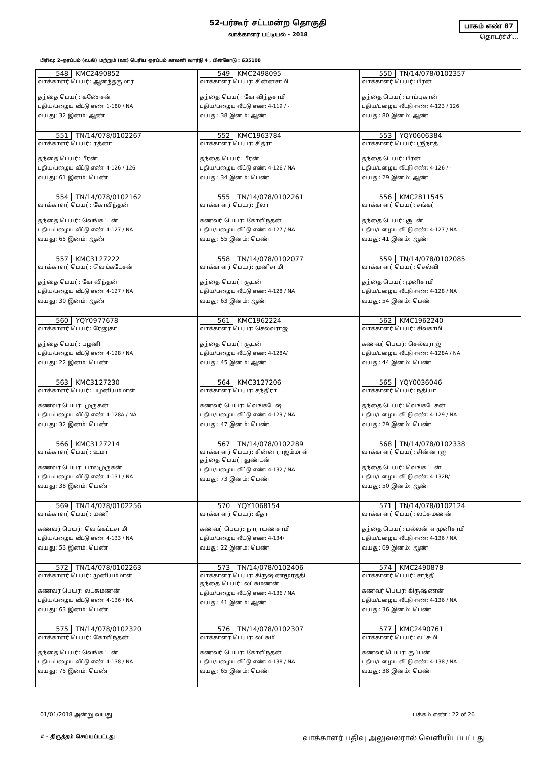52-பர்கூர் சட்டமன்ற தொகுதி
வாக்காளர் பட்டியல் - 2018
பாகம் எண் 87
தொடர்ச்சி...
பிரிவு: 2-ஓரப்பம் (வ.கி) மற்றும் (ஊ) பெரிய ஓரப்பம் காலனி வார்டு 4 , பின்கோடு : 635108
| 548 KMC2490852 வாக்காளர் பெயர்: ஆனந்தகுமார் தந்தை பெயர்: கணேசன் புதிய/பழைய வீட்டு எண்: 1-180 / NA வயது: 32 இனம்: ஆண் | 549 KMC2498095 வாக்காளர் பெயர்: சின்னசாமி தந்தை பெயர்: கோவிந்தசாமி புதிய/பழைய வீட்டு எண்: 4-119 / - வயது: 38 இனம்: ஆண் | 550 TN/14/078/0102357 வாக்காளர் பெயர்: பீரன் தந்தை பெயர்: பாப்புகான் புதிய/பழைய வீட்டு எண்: 4-123 / 126 வயது: 80 இனம்: ஆண் |
| 551 TN/14/078/0102267 வாக்காளர் பெயர்: ரத்னா தந்தை பெயர்: பீரன் புதிய/பழைய வீட்டு எண்: 4-126 / 126 வயது: 61 இனம்: பெண் | 552 KMC1963784 வாக்காளர் பெயர்: சித்ரா தந்தை பெயர்: பீரன் புதிய/பழைய வீட்டு எண்: 4-126 / NA வயது: 34 இனம்: பெண் | 553 YQY0606384 வாக்காளர் பெயர்: ஸ்ரீநாத் தந்தை பெயர்: பீரன் புதிய/பழைய வீட்டு எண்: 4-126 / - வயது: 29 இனம்: ஆண் |
| 554 TN/14/078/0102162 வாக்காளர் பெயர்: கோவிந்தன் தந்தை பெயர்: வெங்கட்டன் புதிய/பழைய வீட்டு எண்: 4-127 / NA வயது: 65 இனம்: ஆண் | 555 TN/14/078/0102261 வாக்காளர் பெயர்: நீலா கணவர் பெயர்: கோவிந்தன் புதிய/பழைய வீட்டு எண்: 4-127 / NA வயது: 55 இனம்: பெண் | 556 KMC2811545 வாக்காளர் பெயர்: சங்கர் தந்தை பெயர்: சூடன் புதிய/பழைய வீட்டு எண்: 4-127 / NA வயது: 41 இனம்: ஆண் |
| 557 KMC3127222 வாக்காளர் பெயர்: வெங்கடேசன் தந்தை பெயர்: கோவிந்தன் புதிய/பழைய வீட்டு எண்: 4-127 / NA வயது: 30 இனம்: ஆண் | 558 TN/14/078/0102077 வாக்காளர் பெயர்: முனிசாமி தந்தை பெயர்: சூடன் புதிய/பழைய வீட்டு எண்: 4-128 / NA வயது: 63 இனம்: ஆண் | 559 TN/14/078/0102085 வாக்காளர் பெயர்: செல்வி தந்தை பெயர்: முனிசாமி புதிய/பழைய வீட்டு எண்: 4-128 / NA வயது: 54 இனம்: பெண் |
| 560 YQY0977678 வாக்காளர் பெயர்: ரேனுகா தந்தை பெயர்: பழனி புதிய/பழைய வீட்டு எண்: 4-128 / NA வயது: 22 இனம்: பெண் | 561 KMC1962224 வாக்காளர் பெயர்: செல்வராஜ் தந்தை பெயர்: சூடன் புதிய/பழைய வீட்டு எண்: 4-128A/ வயது: 45 இனம்: ஆண் | 562 KMC1962240 வாக்காளர் பெயர்: சிவகாமி கணவர் பெயர்: செல்வராஜ் புதிய/பழைய வீட்டு எண்: 4-128A / NA வயது: 44 இனம்: பெண் |
| 563 KMC3127230 வாக்காளர் பெயர்: பழனியம்மாள் கணவர் பெயர்: முருகன் புதிய/பழைய வீட்டு எண்: 4-128A / NA வயது: 32 இனம்: பெண் | 564 KMC3127206 வாக்காளர் பெயர்: சந்திரா கணவர் பெயர்: வெங்கடேஷ் புதிய/பழைய வீட்டு எண்: 4-129 / NA வயது: 47 இனம்: பெண் | 565 YQY0036046 வாக்காளர் பெயர்: நதியா தந்தை பெயர்: வெங்கடேசன் புதிய/பழைய வீட்டு எண்: 4-129 / NA வயது: 29 இனம்: பெண் |
| 566 KMC3127214 வாக்காளர் பெயர்: உமா கணவர் பெயர்: பாலமுருகன் புதிய/பழைய வீட்டு எண்: 4-131 / NA வயது: 38 இனம்: பெண் | 567 TN/14/078/0102289 வாக்காளர் பெயர்: சின்ன ராஜம்மாள் தந்தை பெயர்: துண்டன் புதிய/பழைய வீட்டு எண்: 4-132 / NA வயது: 73 இனம்: பெண் | 568 TN/14/078/0102338 வாக்காளர் பெயர்: சின்னாஜ தந்தை பெயர்: வெங்கட்டன் புதிய/பழைய வீட்டு எண்: 4-132B/ வயது: 50 இனம்: ஆண் |
| 569 TN/14/078/0102256 வாக்காளர் பெயர்: மணி கணவர் பெயர்: வெங்கட்டசாமி புதிய/பழைய வீட்டு எண்: 4-133 / NA வயது: 53 இனம்: பெண் | 570 YQY1068154 வாக்காளர் பெயர்: கீதா கணவர் பெயர்: நாராயணசாமி புதிய/பழைய வீட்டு எண்: 4-134/ வயது: 22 இனம்: பெண் | 571 TN/14/078/0102124 வாக்காளர் பெயர்: லட்சுமணன் தந்தை பெயர்: பல்லன் எ முனிசாமி புதிய/பழைய வீட்டு எண்: 4-136 / NA வயது: 69 இனம்: ஆண் |
| 572 TN/14/078/0102263 வாக்காளர் பெயர்: முனியம்மாள் கணவர் பெயர்: லட்சுமணன் புதிய/பழைய வீட்டு எண்: 4-136 / NA வயது: 63 இனம்: பெண் | 573 TN/14/078/0102406 வாக்காளர் பெயர்: கிருஷ்ணமூர்த்தி தந்தை பெயர்: லட்சுமணன் புதிய/பழைய வீட்டு எண்: 4-136 / NA வயது: 41 இனம்: ஆண் | 574 KMC2490878 வாக்காளர் பெயர்: சாந்தி கணவர் பெயர்: கிருஷ்ணன் புதிய/பழைய வீட்டு எண்: 4-136 / NA வயது: 36 இனம்: பெண் |
| 575 TN/14/078/0102320 வாக்காளர் பெயர்: கோவிந்தன் தந்தை பெயர்: வெங்கட்டன் புதிய/பழைய வீட்டு எண்: 4-138 / NA வயது: 75 இனம்: பெண் | 576 TN/14/078/0102307 வாக்காளர் பெயர்: லட்சுமி கணவர் பெயர்: கோவிந்தன் புதிய/பழைய வீட்டு எண்: 4-138 / NA வயது: 65 இனம்: பெண் | 577 KMC2490761 வாக்காளர் பெயர்: லட்சுமி கணவர் பெயர்: குப்பன் புதிய/பழைய வீட்டு எண்: 4-138 / NA வயது: 38 இனம்: பெண் |
01/01/2018 அன்று வயது பக்கம் எண் : 22 of 26
# - திருத்தம் செய்யப்பட்டது வாக்காளர் பதிவு அலுவலரால் வெளியிடப்பட்டது